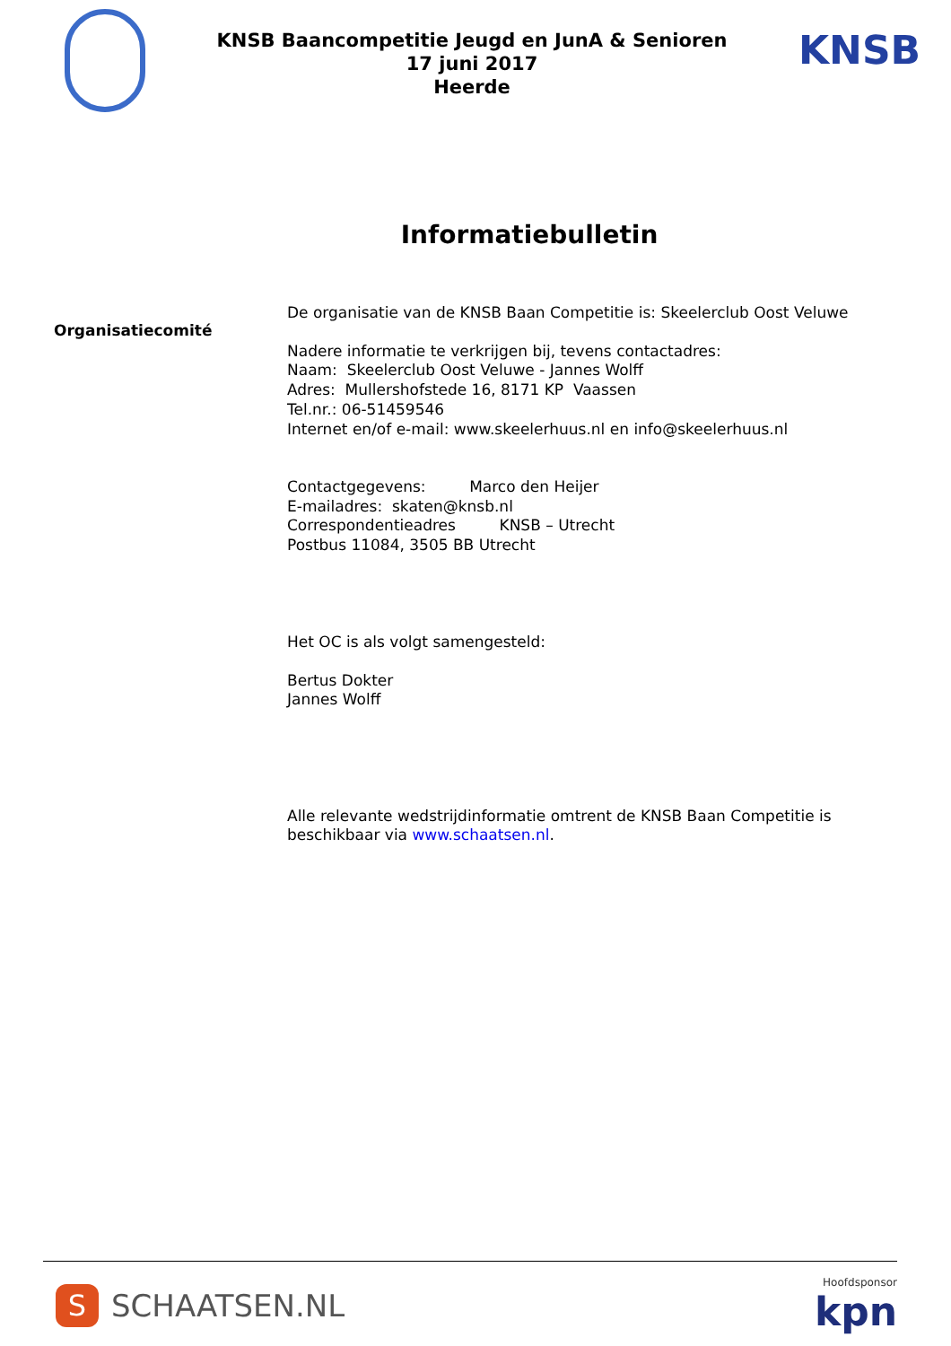KNSB Baancompetitie Jeugd en JunA & Senioren
17 juni 2017
Heerde
KNSB
Informatiebulletin
Organisatiecomité
De organisatie van de KNSB Baan Competitie is: Skeelerclub Oost Veluwe
Nadere informatie te verkrijgen bij, tevens contactadres:
Naam: Skeelerclub Oost Veluwe - Jannes Wolff
Adres: Mullershofstede 16, 8171 KP Vaassen
Tel.nr.: 06-51459546
Internet en/of e-mail: www.skeelerhuus.nl en info@skeelerhuus.nl
Contactgegevens: Marco den Heijer
E-mailadres: skaten@knsb.nl
Correspondentieadres KNSB – Utrecht
Postbus 11084, 3505 BB Utrecht
Het OC is als volgt samengesteld:
Bertus Dokter
Jannes Wolff
Alle relevante wedstrijdinformatie omtrent de KNSB Baan Competitie is beschikbaar via www.schaatsen.nl.
S
SCHAATSEN.NL
Hoofdsponsor
kpn